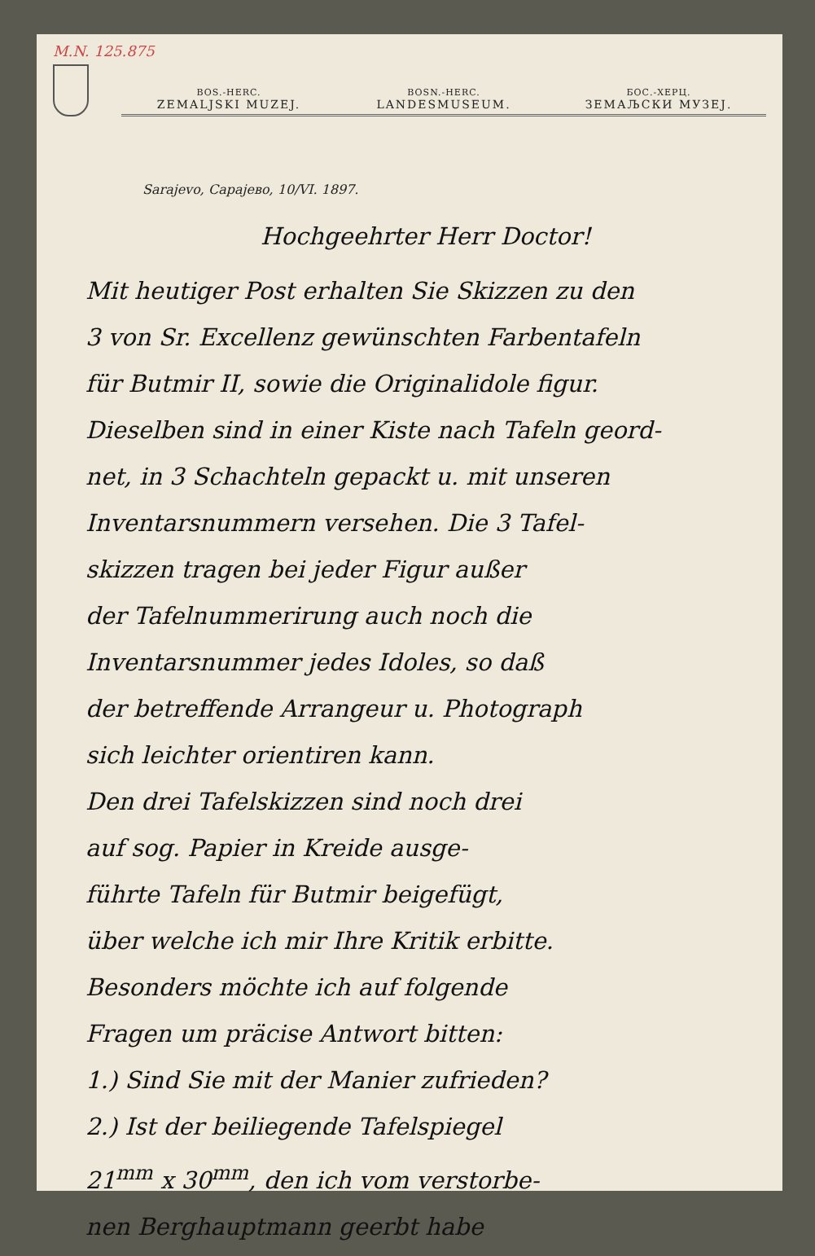M.N. 125.875
BOS.-HERC.
ZEMALJSKI MUZEJ.
BOSN.-HERC.
LANDESMUSEUM.
БОС.-ХЕРЦ.
ЗЕМАЉСКИ МУЗЕЈ.
Sarajevo, Сарајево, 10/VI. 1897.
Hochgeehrter Herr Doctor!
Mit heutiger Post erhalten Sie Skizzen zu den
3 von Sr. Excellenz gewünschten Farbentafeln
für Butmir II, sowie die Originalidole figur.
Dieselben sind in einer Kiste nach Tafeln geord-
net, in 3 Schachteln gepackt u. mit unseren
Inventarsnummern versehen. Die 3 Tafel-
skizzen tragen bei jeder Figur außer
der Tafelnummerirung auch noch die
Inventarsnummer jedes Idoles, so daß
der betreffende Arrangeur u. Photograph
sich leichter orientiren kann.
Den drei Tafelskizzen sind noch drei
auf sog. Papier in Kreide ausge-
führte Tafeln für Butmir beigefügt,
über welche ich mir Ihre Kritik erbitte.
Besonders möchte ich auf folgende
Fragen um präcise Antwort bitten:
1.) Sind Sie mit der Manier zufrieden?
2.) Ist der beiliegende Tafelspiegel
21<sup>mm</sup> x 30<sup>mm</sup>, den ich vom verstorbe-
nen Berghauptmann geerbt habe